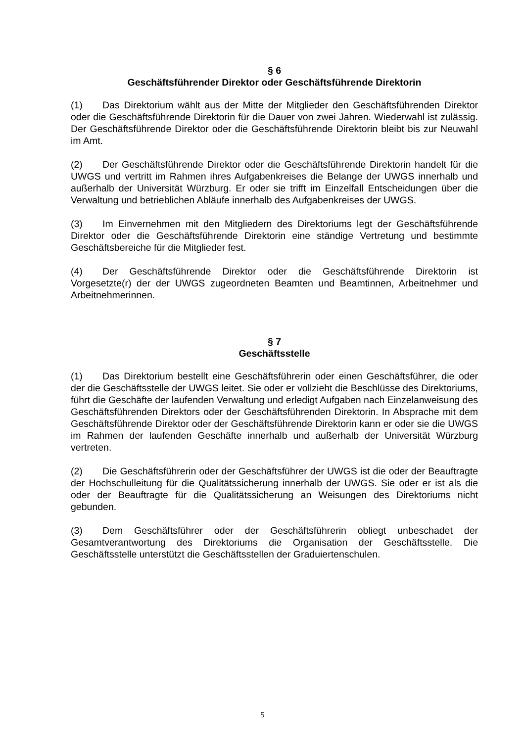§ 6
Geschäftsführender Direktor oder Geschäftsführende Direktorin
(1) Das Direktorium wählt aus der Mitte der Mitglieder den Geschäftsführenden Direktor oder die Geschäftsführende Direktorin für die Dauer von zwei Jahren. Wiederwahl ist zulässig. Der Geschäftsführende Direktor oder die Geschäftsführende Direktorin bleibt bis zur Neuwahl im Amt.
(2) Der Geschäftsführende Direktor oder die Geschäftsführende Direktorin handelt für die UWGS und vertritt im Rahmen ihres Aufgabenkreises die Belange der UWGS innerhalb und außerhalb der Universität Würzburg. Er oder sie trifft im Einzelfall Entscheidungen über die Verwaltung und betrieblichen Abläufe innerhalb des Aufgabenkreises der UWGS.
(3) Im Einvernehmen mit den Mitgliedern des Direktoriums legt der Geschäftsführende Direktor oder die Geschäftsführende Direktorin eine ständige Vertretung und bestimmte Geschäftsbereiche für die Mitglieder fest.
(4) Der Geschäftsführende Direktor oder die Geschäftsführende Direktorin ist Vorgesetzte(r) der der UWGS zugeordneten Beamten und Beamtinnen, Arbeitnehmer und Arbeitnehmerinnen.
§ 7
Geschäftsstelle
(1) Das Direktorium bestellt eine Geschäftsführerin oder einen Geschäftsführer, die oder der die Geschäftsstelle der UWGS leitet. Sie oder er vollzieht die Beschlüsse des Direktoriums, führt die Geschäfte der laufenden Verwaltung und erledigt Aufgaben nach Einzelanweisung des Geschäftsführenden Direktors oder der Geschäftsführenden Direktorin. In Absprache mit dem Geschäftsführende Direktor oder der Geschäftsführende Direktorin kann er oder sie die UWGS im Rahmen der laufenden Geschäfte innerhalb und außerhalb der Universität Würzburg vertreten.
(2) Die Geschäftsführerin oder der Geschäftsführer der UWGS ist die oder der Beauftragte der Hochschulleitung für die Qualitätssicherung innerhalb der UWGS. Sie oder er ist als die oder der Beauftragte für die Qualitätssicherung an Weisungen des Direktoriums nicht gebunden.
(3) Dem Geschäftsführer oder der Geschäftsführerin obliegt unbeschadet der Gesamtverantwortung des Direktoriums die Organisation der Geschäftsstelle. Die Geschäftsstelle unterstützt die Geschäftsstellen der Graduiertenschulen.
5